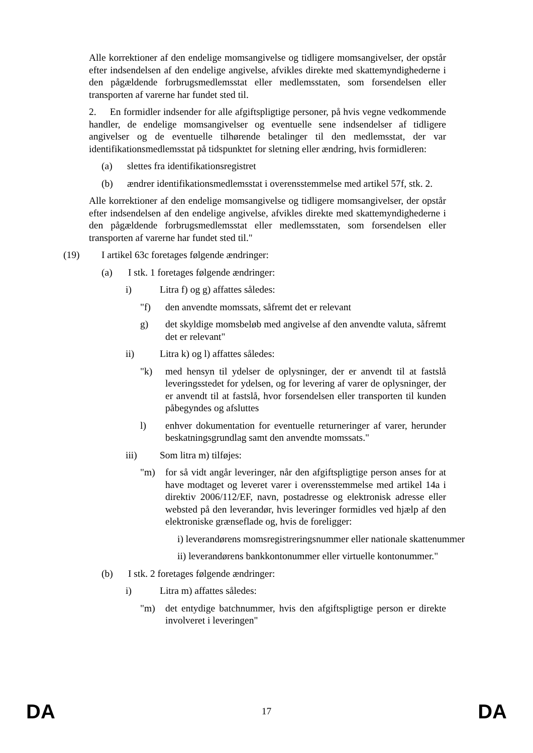Alle korrektioner af den endelige momsangivelse og tidligere momsangivelser, der opstår efter indsendelsen af den endelige angivelse, afvikles direkte med skattemyndighederne i den pågældende forbrugsmedlemsstat eller medlemsstaten, som forsendelsen eller transporten af varerne har fundet sted til.
2. En formidler indsender for alle afgiftspligtige personer, på hvis vegne vedkommende handler, de endelige momsangivelser og eventuelle sene indsendelser af tidligere angivelser og de eventuelle tilhørende betalinger til den medlemsstat, der var identifikationsmedlemsstat på tidspunktet for sletning eller ændring, hvis formidleren:
(a) slettes fra identifikationsregistret
(b) ændrer identifikationsmedlemsstat i overensstemmelse med artikel 57f, stk. 2.
Alle korrektioner af den endelige momsangivelse og tidligere momsangivelser, der opstår efter indsendelsen af den endelige angivelse, afvikles direkte med skattemyndighederne i den pågældende forbrugsmedlemsstat eller medlemsstaten, som forsendelsen eller transporten af varerne har fundet sted til."
(19) I artikel 63c foretages følgende ændringer:
(a) I stk. 1 foretages følgende ændringer:
i) Litra f) og g) affattes således:
"f) den anvendte momssats, såfremt det er relevant
g) det skyldige momsbeløb med angivelse af den anvendte valuta, såfremt det er relevant"
ii) Litra k) og l) affattes således:
"k) med hensyn til ydelser de oplysninger, der er anvendt til at fastslå leveringsstedet for ydelsen, og for levering af varer de oplysninger, der er anvendt til at fastslå, hvor forsendelsen eller transporten til kunden påbegyndes og afsluttes
l) enhver dokumentation for eventuelle returneringer af varer, herunder beskatningsgrundlag samt den anvendte momssats."
iii) Som litra m) tilføjes:
"m) for så vidt angår leveringer, når den afgiftspligtige person anses for at have modtaget og leveret varer i overensstemmelse med artikel 14a i direktiv 2006/112/EF, navn, postadresse og elektronisk adresse eller websted på den leverandør, hvis leveringer formidles ved hjælp af den elektroniske grænseflade og, hvis de foreligger:
i) leverandørens momsregistreringsnummer eller nationale skattenummer
ii) leverandørens bankkontonummer eller virtuelle kontonummer."
(b) I stk. 2 foretages følgende ændringer:
i) Litra m) affattes således:
"m) det entydige batchnummer, hvis den afgiftspligtige person er direkte involveret i leveringen"
DA 17 DA